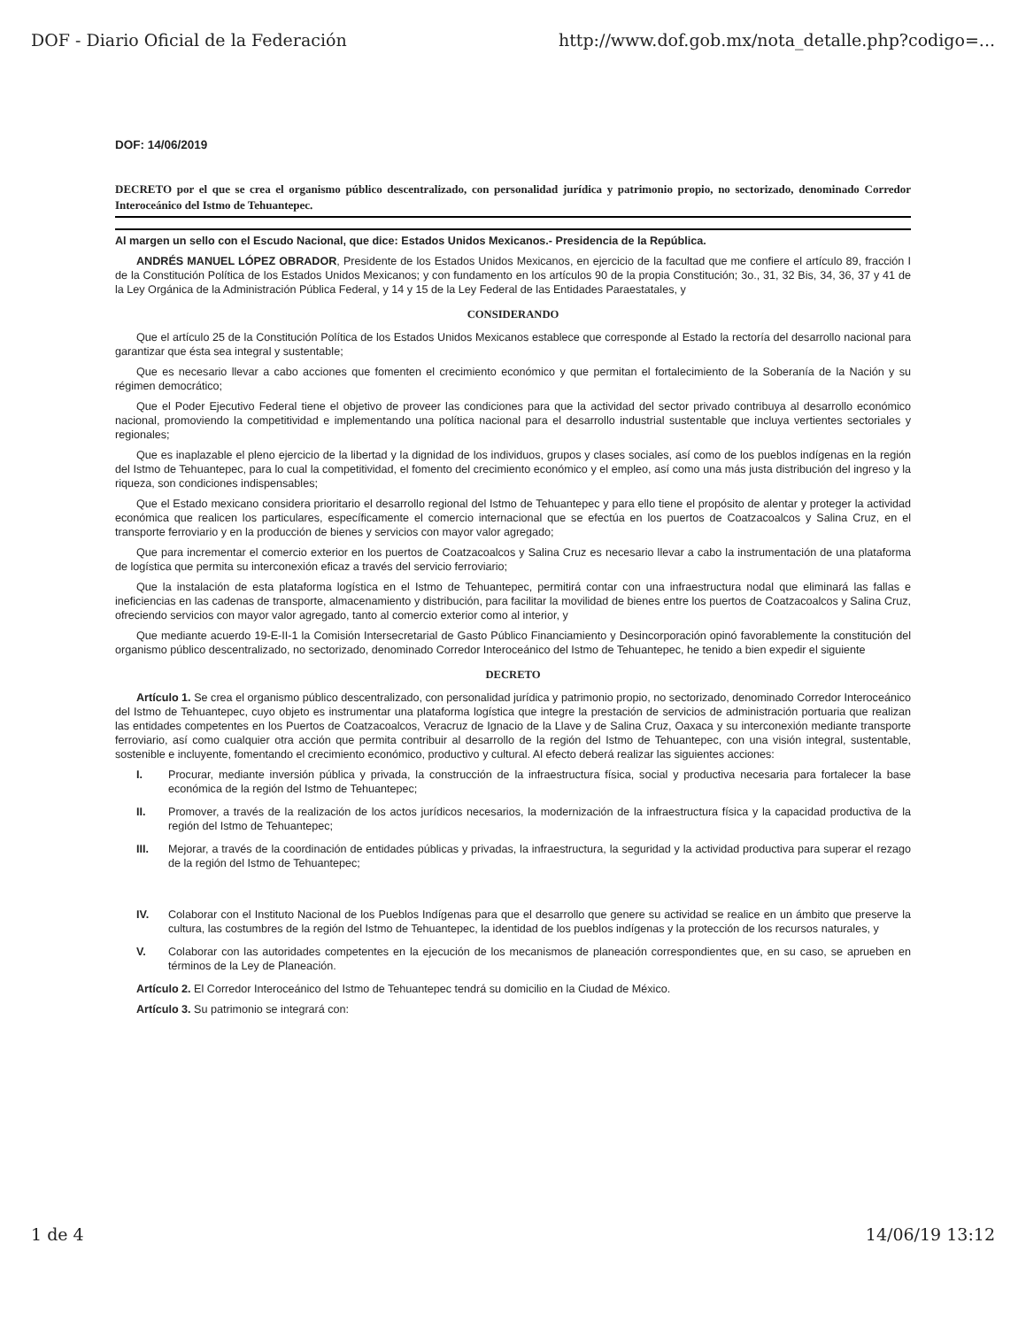DOF - Diario Oficial de la Federación http://www.dof.gob.mx/nota_detalle.php?codigo=...
DOF: 14/06/2019
DECRETO por el que se crea el organismo público descentralizado, con personalidad jurídica y patrimonio propio, no sectorizado, denominado Corredor Interoceánico del Istmo de Tehuantepec.
Al margen un sello con el Escudo Nacional, que dice: Estados Unidos Mexicanos.- Presidencia de la República.
ANDRÉS MANUEL LÓPEZ OBRADOR, Presidente de los Estados Unidos Mexicanos, en ejercicio de la facultad que me confiere el artículo 89, fracción I de la Constitución Política de los Estados Unidos Mexicanos; y con fundamento en los artículos 90 de la propia Constitución; 3o., 31, 32 Bis, 34, 36, 37 y 41 de la Ley Orgánica de la Administración Pública Federal, y 14 y 15 de la Ley Federal de las Entidades Paraestatales, y
CONSIDERANDO
Que el artículo 25 de la Constitución Política de los Estados Unidos Mexicanos establece que corresponde al Estado la rectoría del desarrollo nacional para garantizar que ésta sea integral y sustentable;
Que es necesario llevar a cabo acciones que fomenten el crecimiento económico y que permitan el fortalecimiento de la Soberanía de la Nación y su régimen democrático;
Que el Poder Ejecutivo Federal tiene el objetivo de proveer las condiciones para que la actividad del sector privado contribuya al desarrollo económico nacional, promoviendo la competitividad e implementando una política nacional para el desarrollo industrial sustentable que incluya vertientes sectoriales y regionales;
Que es inaplazable el pleno ejercicio de la libertad y la dignidad de los individuos, grupos y clases sociales, así como de los pueblos indígenas en la región del Istmo de Tehuantepec, para lo cual la competitividad, el fomento del crecimiento económico y el empleo, así como una más justa distribución del ingreso y la riqueza, son condiciones indispensables;
Que el Estado mexicano considera prioritario el desarrollo regional del Istmo de Tehuantepec y para ello tiene el propósito de alentar y proteger la actividad económica que realicen los particulares, específicamente el comercio internacional que se efectúa en los puertos de Coatzacoalcos y Salina Cruz, en el transporte ferroviario y en la producción de bienes y servicios con mayor valor agregado;
Que para incrementar el comercio exterior en los puertos de Coatzacoalcos y Salina Cruz es necesario llevar a cabo la instrumentación de una plataforma de logística que permita su interconexión eficaz a través del servicio ferroviario;
Que la instalación de esta plataforma logística en el Istmo de Tehuantepec, permitirá contar con una infraestructura nodal que eliminará las fallas e ineficiencias en las cadenas de transporte, almacenamiento y distribución, para facilitar la movilidad de bienes entre los puertos de Coatzacoalcos y Salina Cruz, ofreciendo servicios con mayor valor agregado, tanto al comercio exterior como al interior, y
Que mediante acuerdo 19-E-II-1 la Comisión Intersecretarial de Gasto Público Financiamiento y Desincorporación opinó favorablemente la constitución del organismo público descentralizado, no sectorizado, denominado Corredor Interoceánico del Istmo de Tehuantepec, he tenido a bien expedir el siguiente
DECRETO
Artículo 1. Se crea el organismo público descentralizado, con personalidad jurídica y patrimonio propio, no sectorizado, denominado Corredor Interoceánico del Istmo de Tehuantepec, cuyo objeto es instrumentar una plataforma logística que integre la prestación de servicios de administración portuaria que realizan las entidades competentes en los Puertos de Coatzacoalcos, Veracruz de Ignacio de la Llave y de Salina Cruz, Oaxaca y su interconexión mediante transporte ferroviario, así como cualquier otra acción que permita contribuir al desarrollo de la región del Istmo de Tehuantepec, con una visión integral, sustentable, sostenible e incluyente, fomentando el crecimiento económico, productivo y cultural. Al efecto deberá realizar las siguientes acciones:
I. Procurar, mediante inversión pública y privada, la construcción de la infraestructura física, social y productiva necesaria para fortalecer la base económica de la región del Istmo de Tehuantepec;
II. Promover, a través de la realización de los actos jurídicos necesarios, la modernización de la infraestructura física y la capacidad productiva de la región del Istmo de Tehuantepec;
III. Mejorar, a través de la coordinación de entidades públicas y privadas, la infraestructura, la seguridad y la actividad productiva para superar el rezago de la región del Istmo de Tehuantepec;
IV. Colaborar con el Instituto Nacional de los Pueblos Indígenas para que el desarrollo que genere su actividad se realice en un ámbito que preserve la cultura, las costumbres de la región del Istmo de Tehuantepec, la identidad de los pueblos indígenas y la protección de los recursos naturales, y
V. Colaborar con las autoridades competentes en la ejecución de los mecanismos de planeación correspondientes que, en su caso, se aprueben en términos de la Ley de Planeación.
Artículo 2. El Corredor Interoceánico del Istmo de Tehuantepec tendrá su domicilio en la Ciudad de México.
Artículo 3. Su patrimonio se integrará con:
1 de 4 14/06/19 13:12